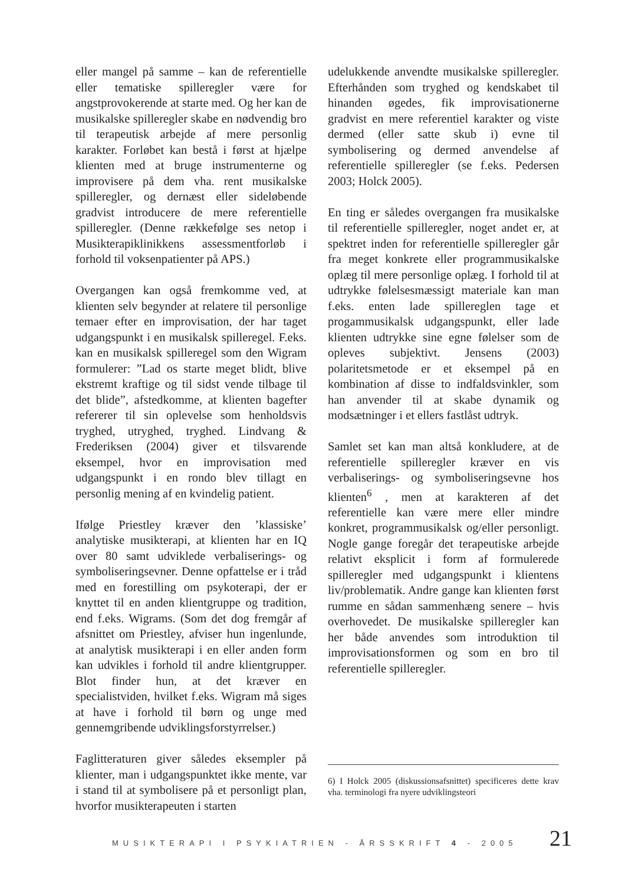eller mangel på samme – kan de referentielle eller tematiske spilleregler være for angstprovokerende at starte med. Og her kan de musikalske spilleregler skabe en nødvendig bro til terapeutisk arbejde af mere personlig karakter. Forløbet kan bestå i først at hjælpe klienten med at bruge instrumenterne og improvisere på dem vha. rent musikalske spilleregler, og dernæst eller sideløbende gradvist introducere de mere referentielle spilleregler. (Denne rækkefølge ses netop i Musikterapiklinikkens assessmentforløb i forhold til voksenpatienter på APS.)
Overgangen kan også fremkomme ved, at klienten selv begynder at relatere til personlige temaer efter en improvisation, der har taget udgangspunkt i en musikalsk spilleregel. F.eks. kan en musikalsk spilleregel som den Wigram formulerer: ”Lad os starte meget blidt, blive ekstremt kraftige og til sidst vende tilbage til det blide”, afstedkomme, at klienten bagefter refererer til sin oplevelse som henholdsvis tryghed, utryghed, tryghed. Lindvang & Frederiksen (2004) giver et tilsvarende eksempel, hvor en improvisation med udgangspunkt i en rondo blev tillagt en personlig mening af en kvindelig patient.
Ifølge Priestley kræver den ’klassiske’ analytiske musikterapi, at klienten har en IQ over 80 samt udviklede verbaliserings- og symboliseringsevner. Denne opfattelse er i tråd med en forestilling om psykoterapi, der er knyttet til en anden klientgruppe og tradition, end f.eks. Wigrams. (Som det dog fremgår af afsnittet om Priestley, afviser hun ingenlunde, at analytisk musikterapi i en eller anden form kan udvikles i forhold til andre klientgrupper. Blot finder hun, at det kræver en specialistviden, hvilket f.eks. Wigram må siges at have i forhold til børn og unge med gennemgribende udviklingsforstyrrelser.)
Faglitteraturen giver således eksempler på klienter, man i udgangspunktet ikke mente, var i stand til at symbolisere på et personligt plan, hvorfor musikterapeuten i starten
udelukkende anvendte musikalske spilleregler. Efterhånden som tryghed og kendskabet til hinanden øgedes, fik improvisationerne gradvist en mere referentiel karakter og viste dermed (eller satte skub i) evne til symbolisering og dermed anvendelse af referentielle spilleregler (se f.eks. Pedersen 2003; Holck 2005).
En ting er således overgangen fra musikalske til referentielle spilleregler, noget andet er, at spektret inden for referentielle spilleregler går fra meget konkrete eller programmusikalske oplæg til mere personlige oplæg. I forhold til at udtrykke følelsesmæssigt materiale kan man f.eks. enten lade spillereglen tage et progammusikalsk udgangspunkt, eller lade klienten udtrykke sine egne følelser som de opleves subjektivt. Jensens (2003) polaritetsmetode er et eksempel på en kombination af disse to indfaldsvinkler, som han anvender til at skabe dynamik og modsætninger i et ellers fastlåst udtryk.
Samlet set kan man altså konkludere, at de referentielle spilleregler kræver en vis verbaliserings- og symboliseringsevne hos klienten<sup>6</sup> , men at karakteren af det referentielle kan være mere eller mindre konkret, programmusikalsk og/eller personligt. Nogle gange foregår det terapeutiske arbejde relativt eksplicit i form af formulerede spilleregler med udgangspunkt i klientens liv/problematik. Andre gange kan klienten først rumme en sådan sammenhæng senere – hvis overhovedet. De musikalske spilleregler kan her både anvendes som introduktion til improvisationsformen og som en bro til referentielle spilleregler.
6) I Holck 2005 (diskussionsafsnittet) specificeres dette krav vha. terminologi fra nyere udviklingsteori
MUSIKTERAPI I PSYKIATRIEN - ÅRSSKRIFT 4 - 2005 21